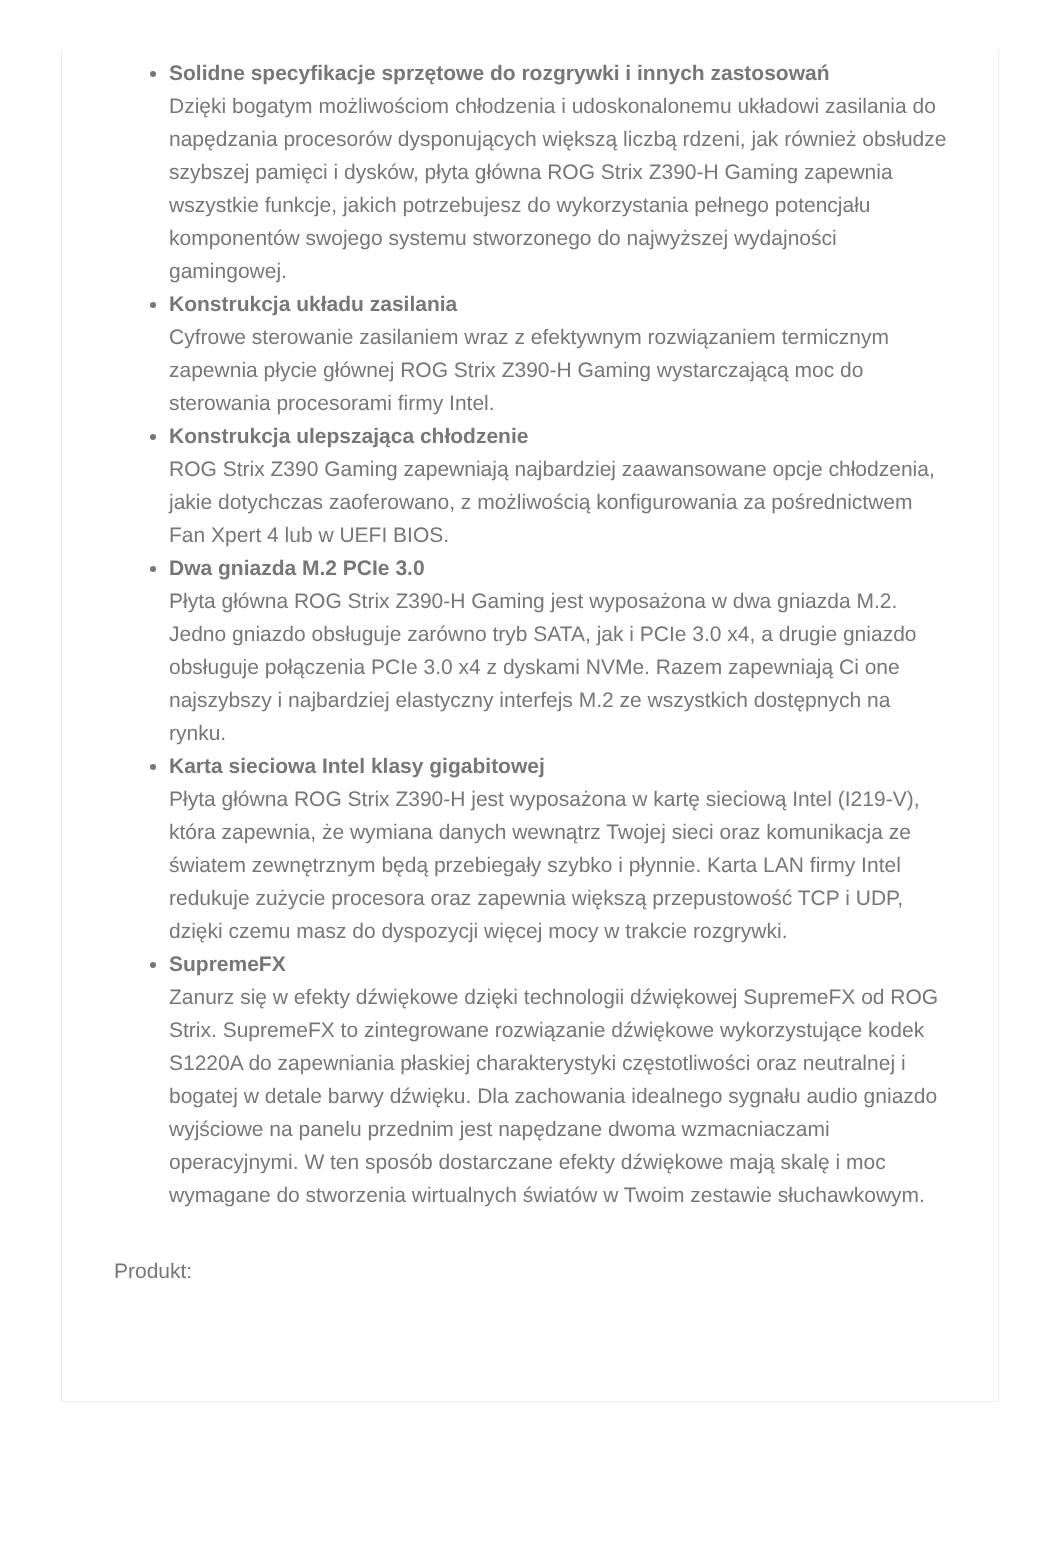Solidne specyfikacje sprzętowe do rozgrywki i innych zastosowań
Dzięki bogatym możliwościom chłodzenia i udoskonalonemu układowi zasilania do napędzania procesorów dysponujących większą liczbą rdzeni, jak również obsłudze szybszej pamięci i dysków, płyta główna ROG Strix Z390-H Gaming zapewnia wszystkie funkcje, jakich potrzebujesz do wykorzystania pełnego potencjału komponentów swojego systemu stworzonego do najwyższej wydajności gamingowej.
Konstrukcja układu zasilania
Cyfrowe sterowanie zasilaniem wraz z efektywnym rozwiązaniem termicznym zapewnia płycie głównej ROG Strix Z390-H Gaming wystarczającą moc do sterowania procesorami firmy Intel.
Konstrukcja ulepszająca chłodzenie
ROG Strix Z390 Gaming zapewniają najbardziej zaawansowane opcje chłodzenia, jakie dotychczas zaoferowano, z możliwością konfigurowania za pośrednictwem Fan Xpert 4 lub w UEFI BIOS.
Dwa gniazda M.2 PCIe 3.0
Płyta główna ROG Strix Z390-H Gaming jest wyposażona w dwa gniazda M.2. Jedno gniazdo obsługuje zarówno tryb SATA, jak i PCIe 3.0 x4, a drugie gniazdo obsługuje połączenia PCIe 3.0 x4 z dyskami NVMe. Razem zapewniają Ci one najszybszy i najbardziej elastyczny interfejs M.2 ze wszystkich dostępnych na rynku.
Karta sieciowa Intel klasy gigabitowej
Płyta główna ROG Strix Z390-H jest wyposażona w kartę sieciową Intel (I219-V), która zapewnia, że wymiana danych wewnątrz Twojej sieci oraz komunikacja ze światem zewnętrznym będą przebiegały szybko i płynnie. Karta LAN firmy Intel redukuje zużycie procesora oraz zapewnia większą przepustowość TCP i UDP, dzięki czemu masz do dyspozycji więcej mocy w trakcie rozgrywki.
SupremeFX
Zanurz się w efekty dźwiękowe dzięki technologii dźwiękowej SupremeFX od ROG Strix. SupremeFX to zintegrowane rozwiązanie dźwiękowe wykorzystujące kodek S1220A do zapewniania płaskiej charakterystyki częstotliwości oraz neutralnej i bogatej w detale barwy dźwięku. Dla zachowania idealnego sygnału audio gniazdo wyjściowe na panelu przednim jest napędzane dwoma wzmacniaczami operacyjnymi. W ten sposób dostarczane efekty dźwiękowe mają skalę i moc wymagane do stworzenia wirtualnych światów w Twoim zestawie słuchawkowym.
Produkt: